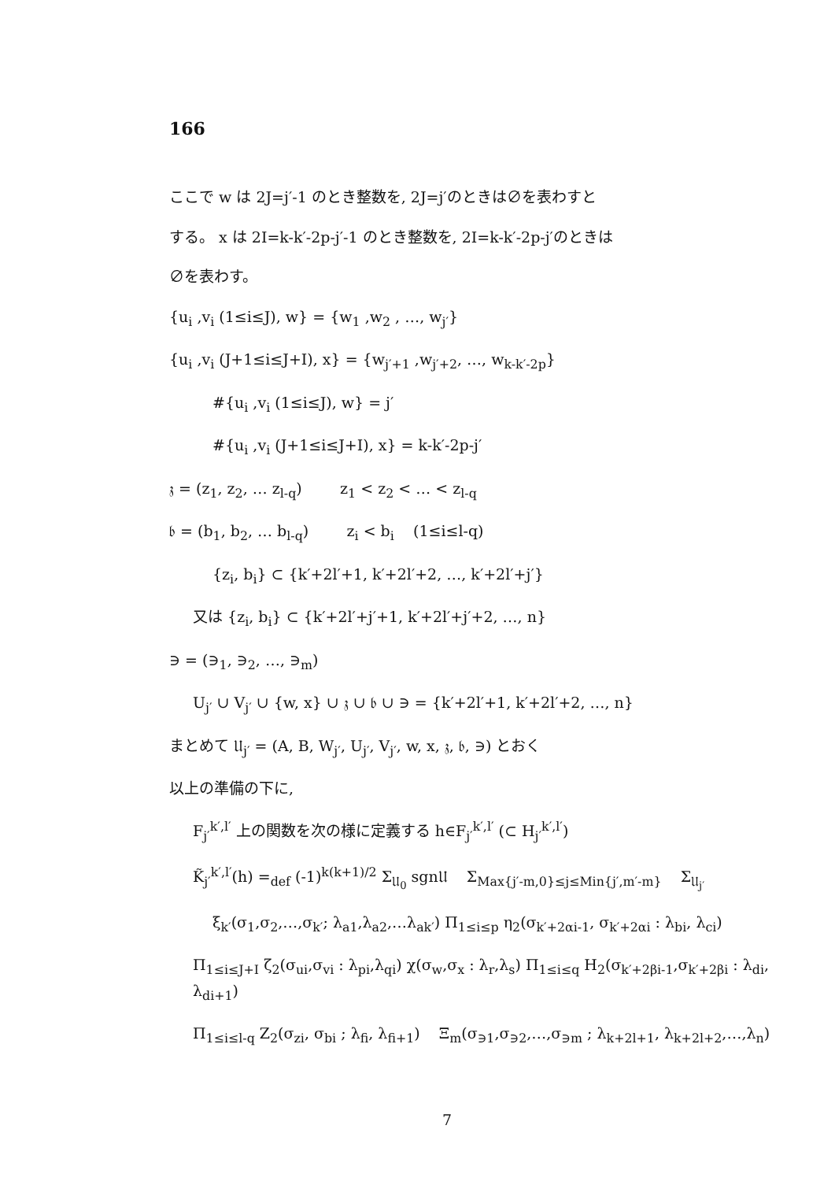166
ここで w は 2J=j′-1 のとき整数を, 2J=j′のときは∅を表わすと
する。 x は 2I=k-k′-2p-j′-1 のとき整数を, 2I=k-k′-2p-j′のときは
∅を表わす。
{u<sub>i</sub> ,v<sub>i</sub> (1≤i≤J), w} = {w<sub>1</sub> ,w<sub>2</sub> , …, w<sub>j′</sub>}
{u<sub>i</sub> ,v<sub>i</sub> (J+1≤i≤J+I), x} = {w<sub>j′+1</sub> ,w<sub>j′+2</sub>, …, w<sub>k-k′-2p</sub>}
#{u<sub>i</sub> ,v<sub>i</sub> (1≤i≤J), w} = j′
#{u<sub>i</sub> ,v<sub>i</sub> (J+1≤i≤J+I), x} = k-k′-2p-j′
𝔷 = (z<sub>1</sub>, z<sub>2</sub>, … z<sub>l-q</sub>) z<sub>1</sub> < z<sub>2</sub> < … < z<sub>l-q</sub>
𝔟 = (b<sub>1</sub>, b<sub>2</sub>, … b<sub>l-q</sub>) z<sub>i</sub> < b<sub>i</sub> (1≤i≤l-q)
{z<sub>i</sub>, b<sub>i</sub>} ⊂ {k′+2l′+1, k′+2l′+2, …, k′+2l′+j′}
又は {z<sub>i</sub>, b<sub>i</sub>} ⊂ {k′+2l′+j′+1, k′+2l′+j′+2, …, n}
∋ = (∋<sub>1</sub>, ∋<sub>2</sub>, …, ∋<sub>m</sub>)
U<sub>j′</sub> ∪ V<sub>j′</sub> ∪ {w, x} ∪ 𝔷 ∪ 𝔟 ∪ ∋ = {k′+2l′+1, k′+2l′+2, …, n}
まとめて 𝔘<sub>j′</sub> = (A, B, W<sub>j′</sub>, U<sub>j′</sub>, V<sub>j′</sub>, w, x, 𝔷, 𝔟, ∋) とおく
以上の準備の下に,
F<sub>j′</sub><sup>k′,l′</sup> 上の関数を次の様に定義する h∈F<sub>j′</sub><sup>k′,l′</sup> (⊂ H<sub>j′</sub><sup>k′,l′</sup>)
K̃<sub>j′</sub><sup>k′,l′</sup>(h) =<sub>def</sub> (-1)<sup>k(k+1)/2</sup> Σ<sub>𝔘<sub>0</sub></sub> sgn𝔘 Σ<sub>Max{j′-m,0}≤j≤Min{j′,m′-m}</sub> Σ<sub>𝔘<sub>j′</sub></sub>
ξ<sub>k′</sub>(σ<sub>1</sub>,σ<sub>2</sub>,…,σ<sub>k′</sub>; λ<sub>a1</sub>,λ<sub>a2</sub>,…λ<sub>ak′</sub>) Π<sub>1≤i≤p</sub> η<sub>2</sub>(σ<sub>k′+2αi-1</sub>, σ<sub>k′+2αi</sub> : λ<sub>bi</sub>, λ<sub>ci</sub>)
Π<sub>1≤i≤J+I</sub> ζ<sub>2</sub>(σ<sub>ui</sub>,σ<sub>vi</sub> : λ<sub>pi</sub>,λ<sub>qi</sub>) χ(σ<sub>w</sub>,σ<sub>x</sub> : λ<sub>r</sub>,λ<sub>s</sub>) Π<sub>1≤i≤q</sub> H<sub>2</sub>(σ<sub>k′+2βi-1</sub>,σ<sub>k′+2βi</sub> : λ<sub>di</sub>, λ<sub>di+1</sub>)
Π<sub>1≤i≤l-q</sub> Z<sub>2</sub>(σ<sub>zi</sub>, σ<sub>bi</sub> ; λ<sub>fi</sub>, λ<sub>fi+1</sub>) Ξ<sub>m</sub>(σ<sub>∋1</sub>,σ<sub>∋2</sub>,…,σ<sub>∋m</sub> ; λ<sub>k+2l+1</sub>, λ<sub>k+2l+2</sub>,…,λ<sub>n</sub>)
7